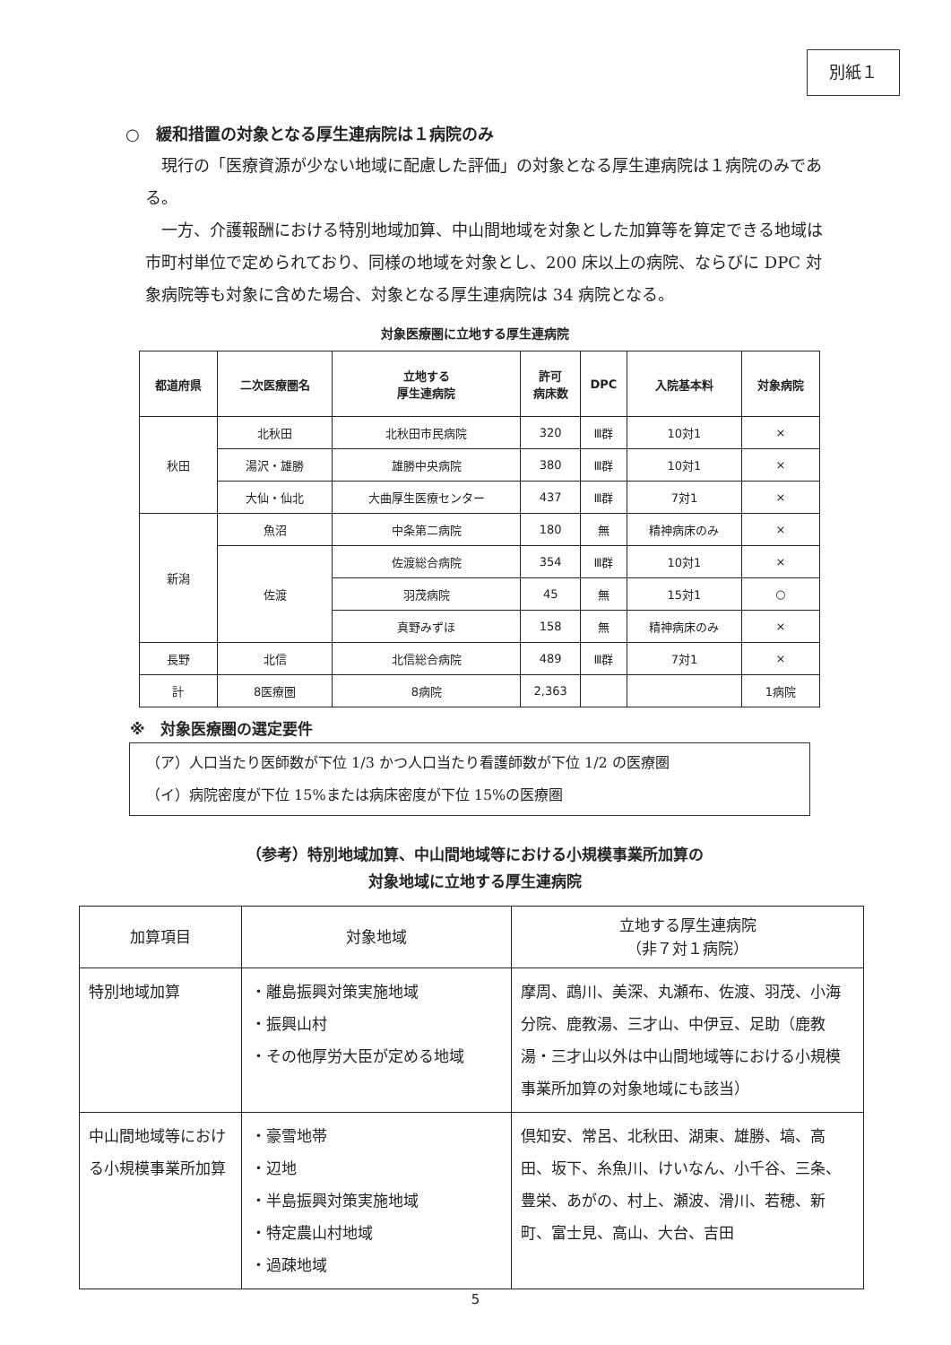別紙１
○　緩和措置の対象となる厚生連病院は１病院のみ
現行の「医療資源が少ない地域に配慮した評価」の対象となる厚生連病院は１病院のみである。
一方、介護報酬における特別地域加算、中山間地域を対象とした加算等を算定できる地域は市町村単位で定められており、同様の地域を対象とし、200 床以上の病院、ならびに DPC 対象病院等も対象に含めた場合、対象となる厚生連病院は 34 病院となる。
対象医療圏に立地する厚生連病院
| 都道府県 | 二次医療圏名 | 立地する 厚生連病院 | 許可 病床数 | DPC | 入院基本料 | 対象病院 |
| --- | --- | --- | --- | --- | --- | --- |
| 秋田 | 北秋田 | 北秋田市民病院 | 320 | Ⅲ群 | 10対1 | × |
| | 湯沢・雄勝 | 雄勝中央病院 | 380 | Ⅲ群 | 10対1 | × |
| | 大仙・仙北 | 大曲厚生医療センター | 437 | Ⅲ群 | 7対1 | × |
| 新潟 | 魚沼 | 中条第二病院 | 180 | 無 | 精神病床のみ | × |
| | 佐渡 | 佐渡総合病院 | 354 | Ⅲ群 | 10対1 | × |
| | | 羽茂病院 | 45 | 無 | 15対1 | ○ |
| | | 真野みずほ | 158 | 無 | 精神病床のみ | × |
| 長野 | 北信 | 北信総合病院 | 489 | Ⅲ群 | 7対1 | × |
| 計 | 8医療圏 | 8病院 | 2,363 | | | 1病院 |
※　対象医療圏の選定要件
（ア）人口当たり医師数が下位 1/3 かつ人口当たり看護師数が下位 1/2 の医療圏
（イ）病院密度が下位 15%または病床密度が下位 15%の医療圏
（参考）特別地域加算、中山間地域等における小規模事業所加算の
対象地域に立地する厚生連病院
| 加算項目 | 対象地域 | 立地する厚生連病院 （非７対１病院） |
| --- | --- | --- |
| 特別地域加算 | ・離島振興対策実施地域 ・振興山村 ・その他厚労大臣が定める地域 | 摩周、鵡川、美深、丸瀬布、佐渡、羽茂、小海分院、鹿教湯、三才山、中伊豆、足助（鹿教湯・三才山以外は中山間地域等における小規模事業所加算の対象地域にも該当） |
| 中山間地域等における小規模事業所加算 | ・豪雪地帯 ・辺地 ・半島振興対策実施地域 ・特定農山村地域 ・過疎地域 | 倶知安、常呂、北秋田、湖東、雄勝、塙、高田、坂下、糸魚川、けいなん、小千谷、三条、豊栄、あがの、村上、瀬波、滑川、若穂、新町、富士見、高山、大台、吉田 |
5